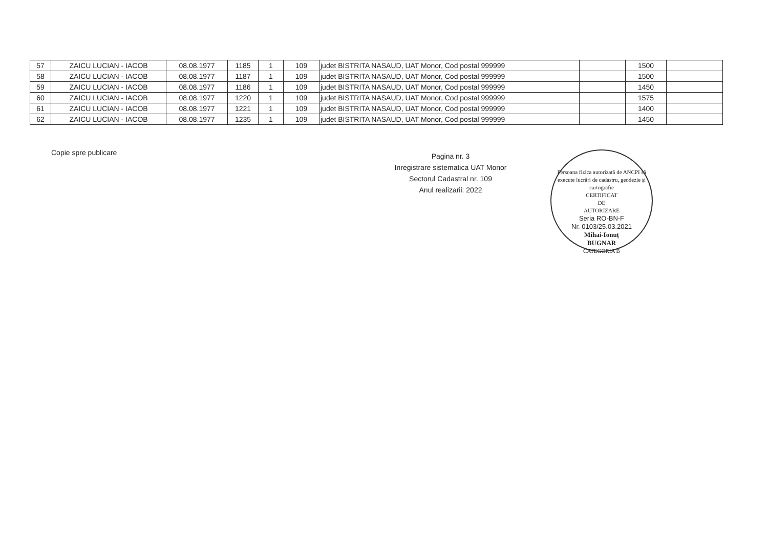| 57 | ZAICU LUCIAN - IACOB | 08.08.1977 | 1185 | 1 | 109 | judet BISTRITA NASAUD, UAT Monor, Cod postal 999999 | | 1500 | |
| 58 | ZAICU LUCIAN - IACOB | 08.08.1977 | 1187 | 1 | 109 | judet BISTRITA NASAUD, UAT Monor, Cod postal 999999 | | 1500 | |
| 59 | ZAICU LUCIAN - IACOB | 08.08.1977 | 1186 | 1 | 109 | judet BISTRITA NASAUD, UAT Monor, Cod postal 999999 | | 1450 | |
| 60 | ZAICU LUCIAN - IACOB | 08.08.1977 | 1220 | 1 | 109 | judet BISTRITA NASAUD, UAT Monor, Cod postal 999999 | | 1575 | |
| 61 | ZAICU LUCIAN - IACOB | 08.08.1977 | 1221 | 1 | 109 | judet BISTRITA NASAUD, UAT Monor, Cod postal 999999 | | 1400 | |
| 62 | ZAICU LUCIAN - IACOB | 08.08.1977 | 1235 | 1 | 109 | judet BISTRITA NASAUD, UAT Monor, Cod postal 999999 | | 1450 | |
Copie spre publicare
Pagina nr. 3
Inregistrare sistematica UAT Monor
Sectorul Cadastral nr. 109
Anul realizarii: 2022
Persoana fizica autorizată de ANCPI să execute lucrări de cadastru, geodezie și cartografie
CERTIFICAT
DE
AUTORIZARE
Seria RO-BN-F
Nr. 0103/25.03.2021
Mihai-Ionuț
BUGNAR
CATEGORIA B